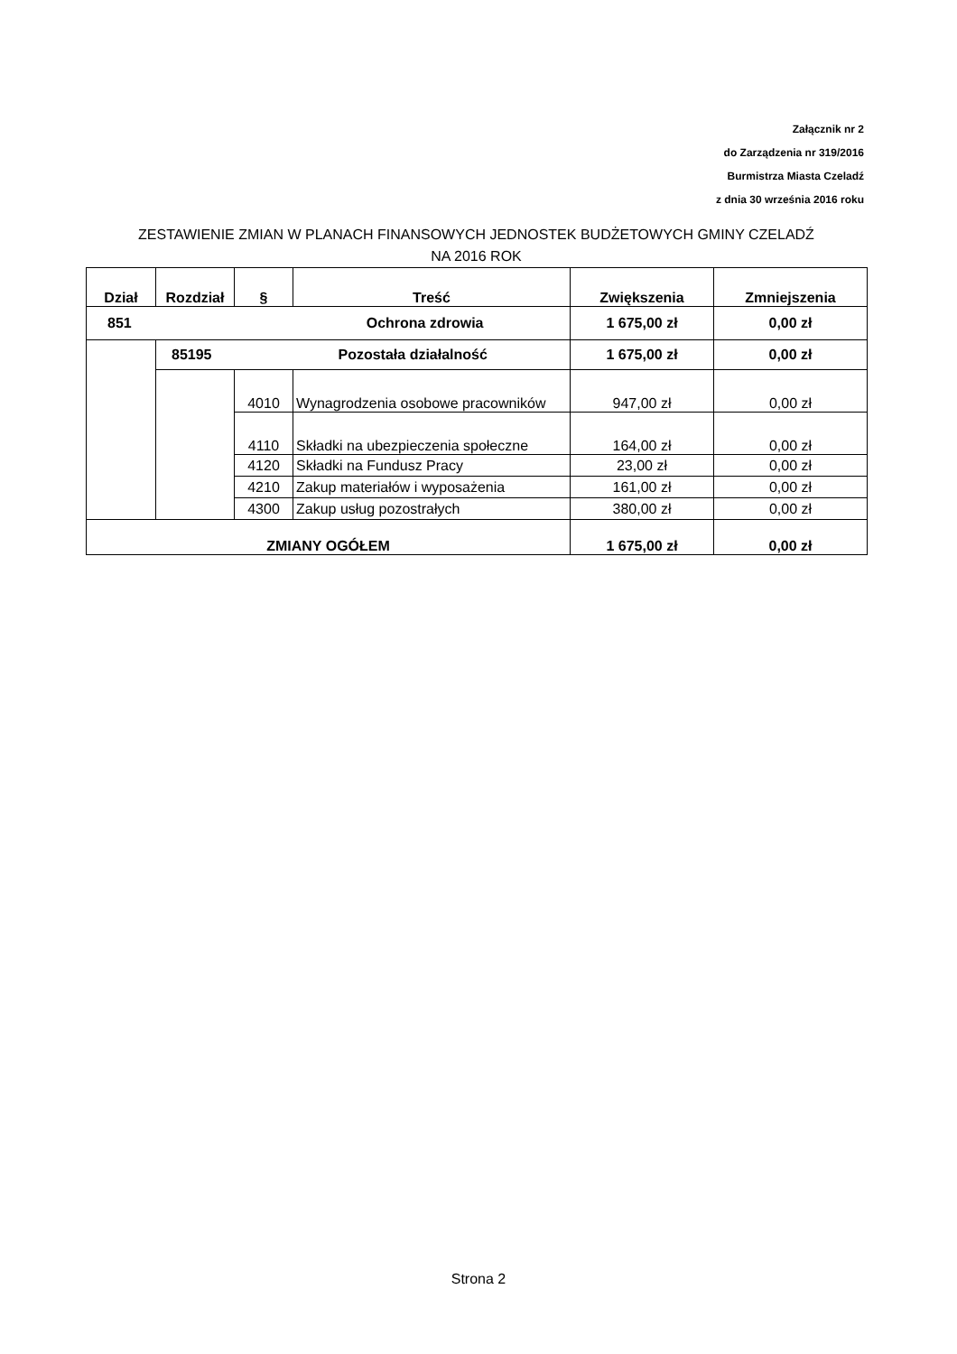Załącznik nr 2
do Zarządzenia nr 319/2016
Burmistrza Miasta Czeladź
z dnia 30 września 2016 roku
ZESTAWIENIE ZMIAN W PLANACH FINANSOWYCH JEDNOSTEK BUDŻETOWYCH GMINY CZELADŹ
NA 2016 ROK
| Dział | Rozdział | § | Treść | Zwiększenia | Zmniejszenia |
| --- | --- | --- | --- | --- | --- |
| 851 Ochrona zdrowia | | | | 1 675,00 zł | 0,00 zł |
| | 85195 Pozostała działalność | | | 1 675,00 zł | 0,00 zł |
| | | 4010 | Wynagrodzenia osobowe pracowników | 947,00 zł | 0,00 zł |
| | | 4110 | Składki na ubezpieczenia społeczne | 164,00 zł | 0,00 zł |
| | | 4120 | Składki na Fundusz Pracy | 23,00 zł | 0,00 zł |
| | | 4210 | Zakup materiałów i wyposażenia | 161,00 zł | 0,00 zł |
| | | 4300 | Zakup usług pozostrałych | 380,00 zł | 0,00 zł |
| ZMIANY OGÓŁEM | | | | 1 675,00 zł | 0,00 zł |
Strona 2